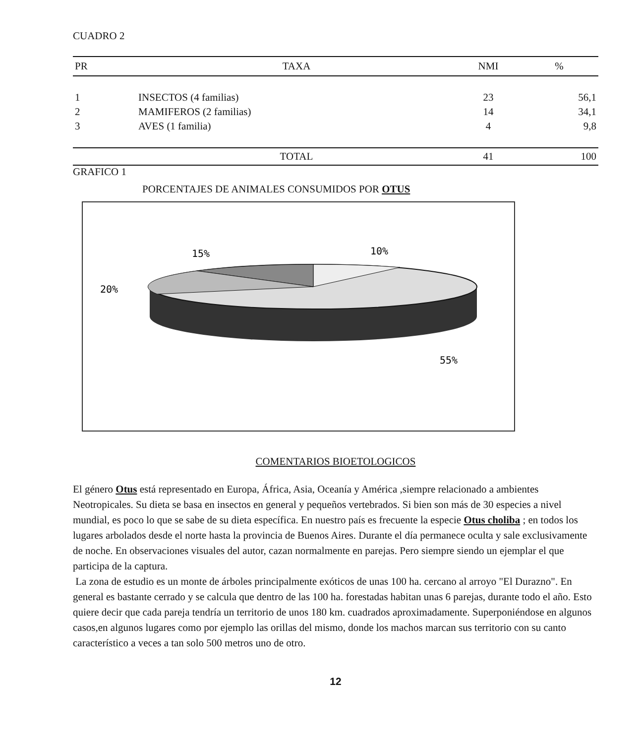CUADRO 2
| PR | TAXA | NMI | % |
| --- | --- | --- | --- |
| 1 | INSECTOS (4 familias) | 23 | 56,1 |
| 2 | MAMIFEROS (2 familias) | 14 | 34,1 |
| 3 | AVES (1 familia) | 4 | 9,8 |
| | TOTAL | 41 | 100 |
GRAFICO 1
PORCENTAJES DE ANIMALES CONSUMIDOS POR OTUS
15%
10%
20%
55%
COMENTARIOS BIOETOLOGICOS
El género Otus está representado en Europa, África, Asia, Oceanía y América ,siempre relacionado a ambientes Neotropicales. Su dieta se basa en insectos en general y pequeños vertebrados. Si bien son más de 30 especies a nivel mundial, es poco lo que se sabe de su dieta específica. En nuestro país es frecuente la especie Otus choliba ; en todos los lugares arbolados desde el norte hasta la provincia de Buenos Aires. Durante el día permanece oculta y sale exclusivamente de noche. En observaciones visuales del autor, cazan normalmente en parejas. Pero siempre siendo un ejemplar el que participa de la captura.
La zona de estudio es un monte de árboles principalmente exóticos de unas 100 ha. cercano al arroyo "El Durazno". En general es bastante cerrado y se calcula que dentro de las 100 ha. forestadas habitan unas 6 parejas, durante todo el año. Esto quiere decir que cada pareja tendría un territorio de unos 180 km. cuadrados aproximadamente. Superponiéndose en algunos casos,en algunos lugares como por ejemplo las orillas del mismo, donde los machos marcan sus territorio con su canto característico a veces a tan solo 500 metros uno de otro.
12